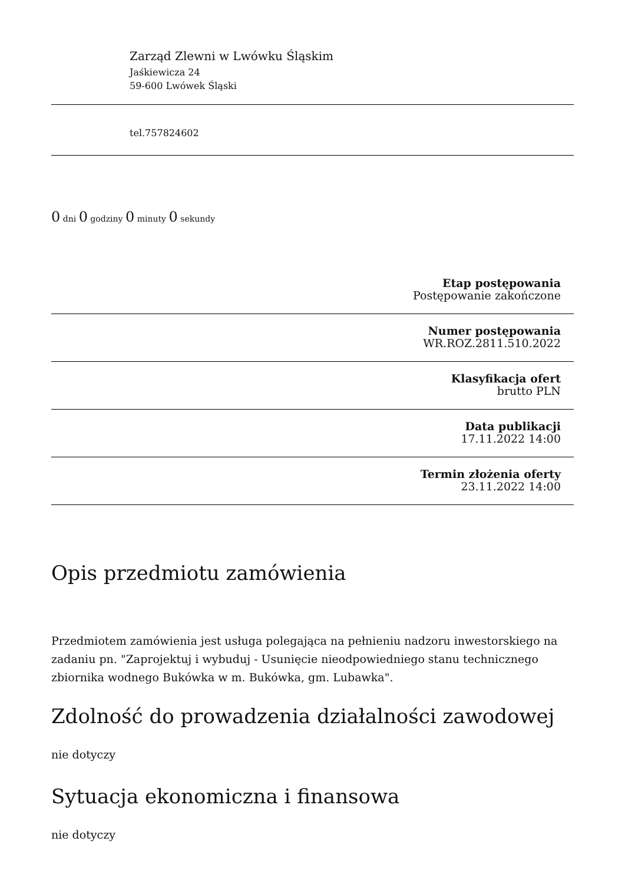Zarząd Zlewni w Lwówku Śląskim
Jaśkiewicza 24
59-600 Lwówek Śląski
tel.757824602
0 dni 0 godziny 0 minuty 0 sekundy
Etap postępowania
Postępowanie zakończone
Numer postępowania
WR.ROZ.2811.510.2022
Klasyfikacja ofert
brutto PLN
Data publikacji
17.11.2022 14:00
Termin złożenia oferty
23.11.2022 14:00
Opis przedmiotu zamówienia
Przedmiotem zamówienia jest usługa polegająca na pełnieniu nadzoru inwestorskiego na zadaniu pn. "Zaprojektuj i wybuduj - Usunięcie nieodpowiedniego stanu technicznego zbiornika wodnego Bukówka w m. Bukówka, gm. Lubawka".
Zdolność do prowadzenia działalności zawodowej
nie dotyczy
Sytuacja ekonomiczna i finansowa
nie dotyczy